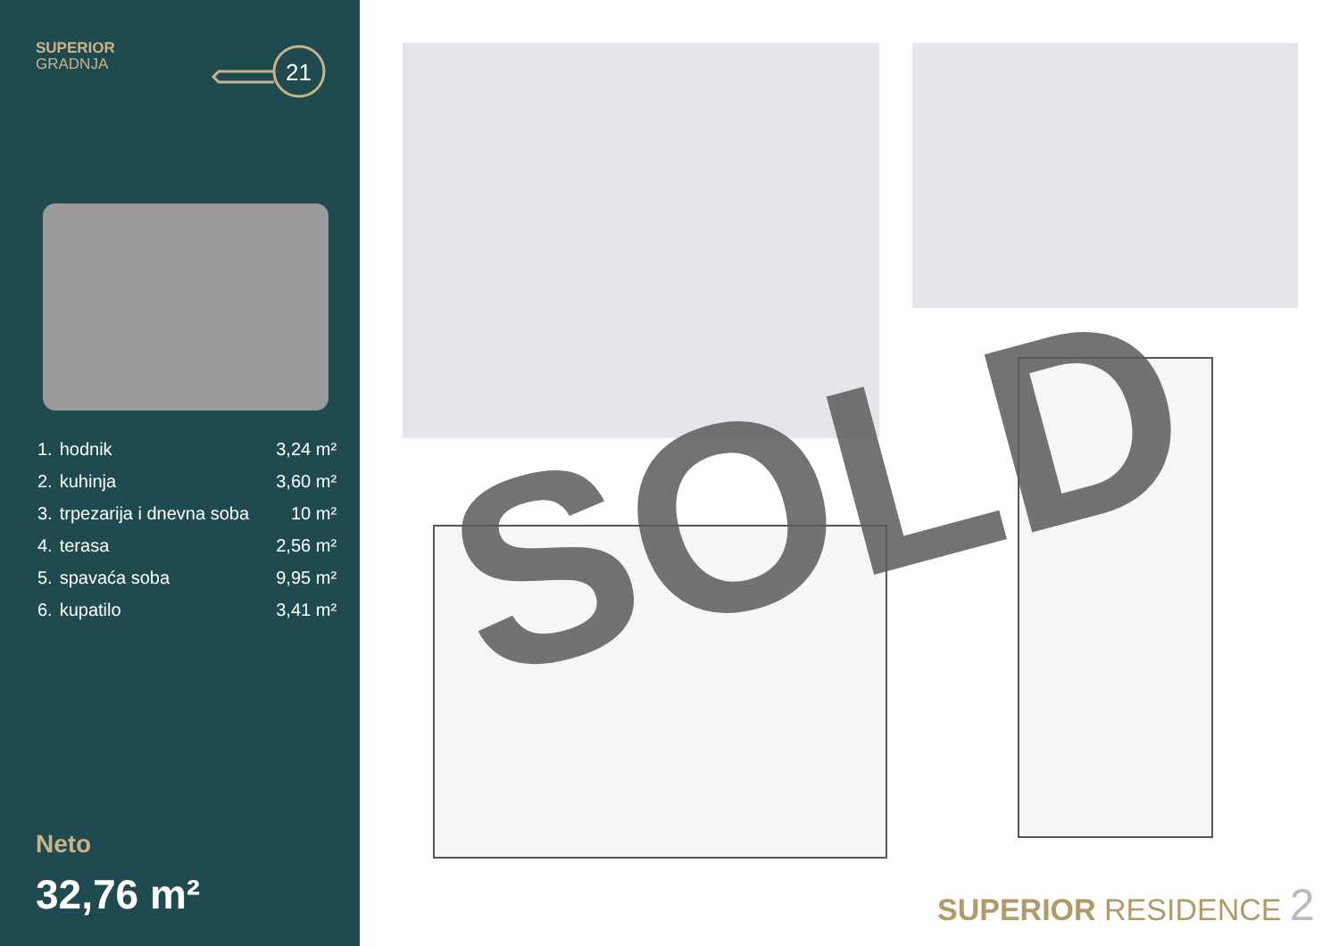SUPERIOR
GRADNJA
21
| 1. | hodnik | 3,24 m² |
| 2. | kuhinja | 3,60 m² |
| 3. | trpezarija i dnevna soba | 10 m² |
| 4. | terasa | 2,56 m² |
| 5. | spavaća soba | 9,95 m² |
| 6. | kupatilo | 3,41 m² |
Neto
32,76 m²
SOLD
SUPERIOR RESIDENCE 2